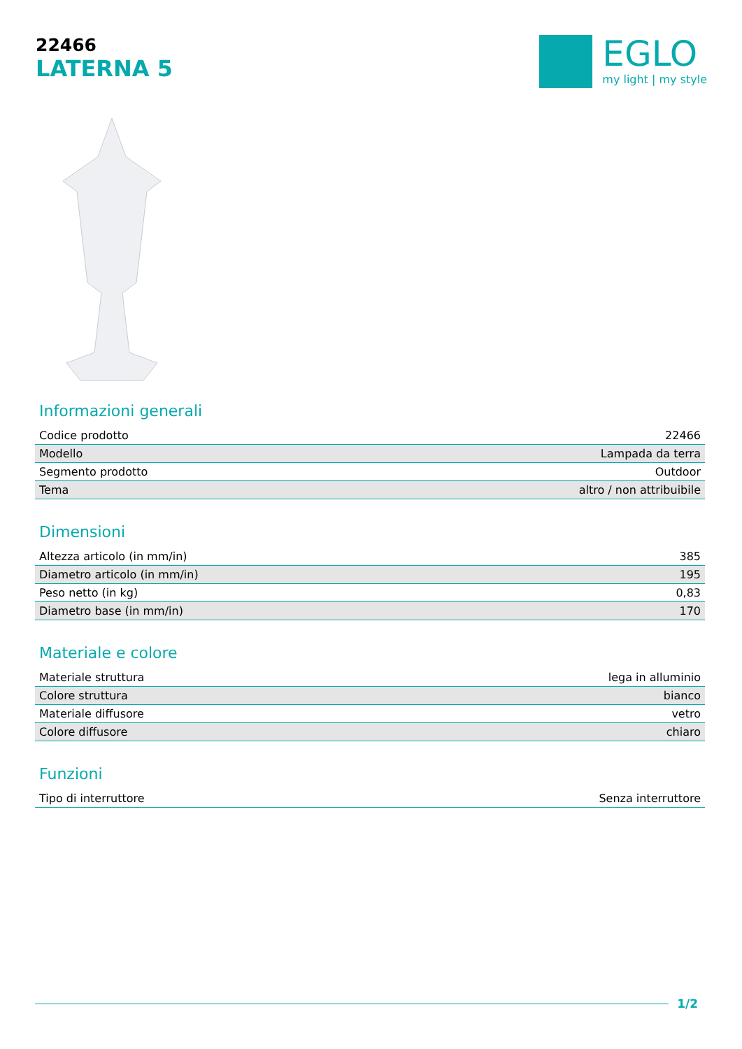22466
LATERNA 5
EGLO
my light | my style
Informazioni generali
| Codice prodotto | 22466 |
| Modello | Lampada da terra |
| Segmento prodotto | Outdoor |
| Tema | altro / non attribuibile |
Dimensioni
| Altezza articolo (in mm/in) | 385 |
| Diametro articolo (in mm/in) | 195 |
| Peso netto (in kg) | 0,83 |
| Diametro base (in mm/in) | 170 |
Materiale e colore
| Materiale struttura | lega in alluminio |
| Colore struttura | bianco |
| Materiale diffusore | vetro |
| Colore diffusore | chiaro |
Funzioni
| Tipo di interruttore | Senza interruttore |
1/2